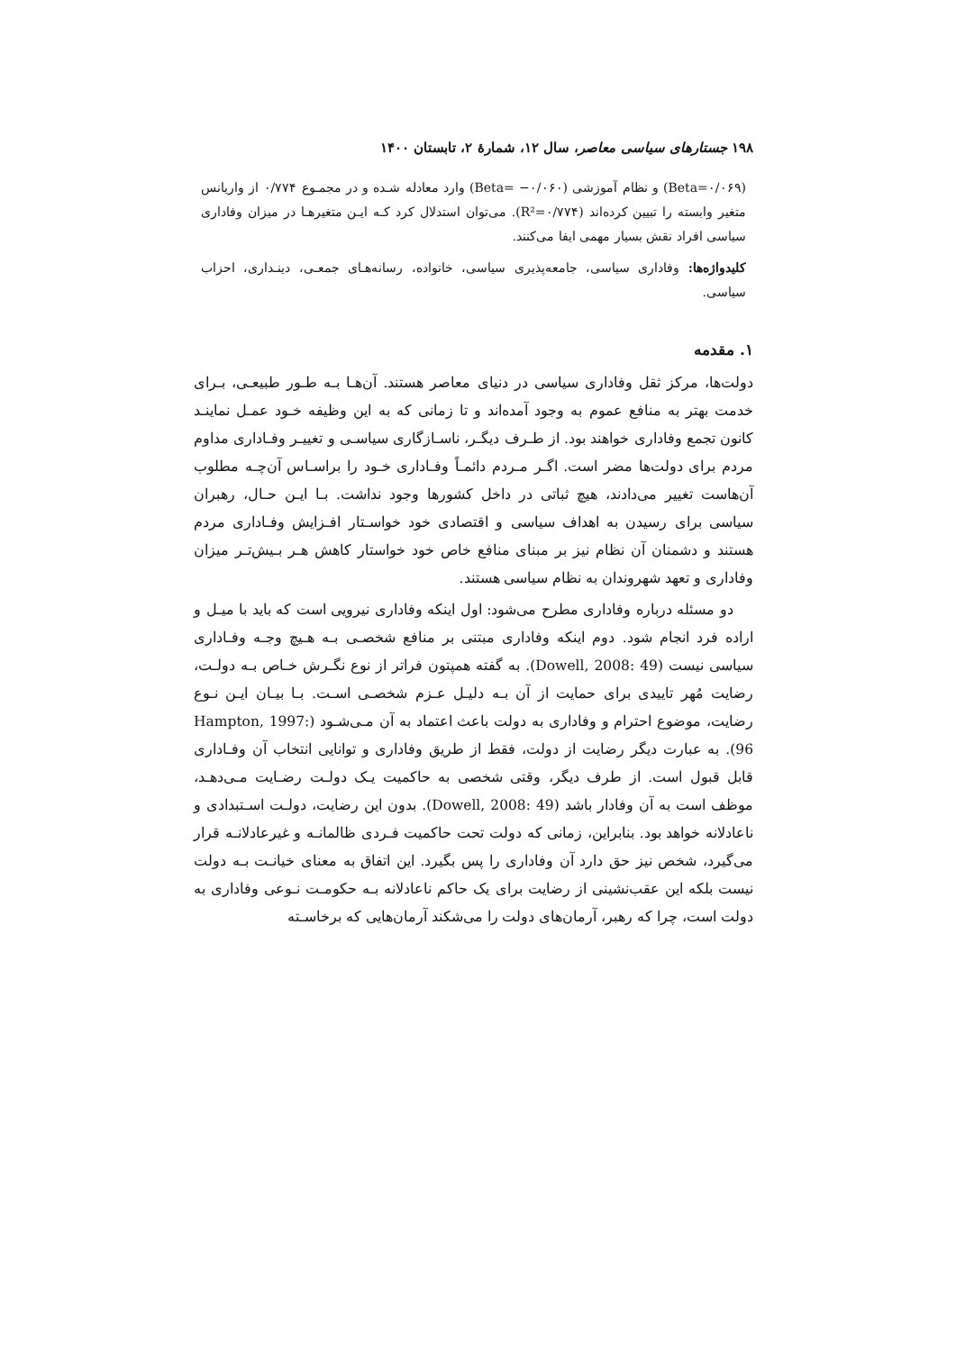۱۹۸ جستارهای سیاسی معاصر، سال ۱۲، شمارهٔ ۲، تابستان ۱۴۰۰
(Beta=۰/۰۶۹) و نظام آموزشی (Beta= −۰/۰۶۰) وارد معادله شـده و در مجمـوع ۰/۷۷۴ از واریانس متغیر وابسته را تبیین کرده‌اند (R²=۰/۷۷۴). می‌توان استدلال کرد کـه ایـن متغیرهـا در میزان وفاداری سیاسی افراد نقش بسیار مهمی ایفا می‌کنند.
کلیدواژه‌ها: وفاداری سیاسی، جامعه‌پذیری سیاسی، خانواده، رسانه‌هـای جمعـی، دینـداری، احزاب سیاسی.
۱. مقدمه
دولت‌ها، مرکز ثقل وفاداری سیاسی در دنیای معاصر هستند. آن‌هـا بـه طـور طبیعـی، بـرای خدمت بهتر به منافع عموم به وجود آمده‌اند و تا زمانی که به این وظیفه خـود عمـل نماینـد کانون تجمع وفاداری خواهند بود. از طـرف دیگـر، ناسـازگاری سیاسـی و تغییـر وفـاداری مداوم مردم برای دولت‌ها مضر است. اگـر مـردم دائمـاً وفـاداری خـود را براسـاس آن‌چـه مطلوب آن‌هاست تغییر می‌دادند، هیچ ثباتی در داخل کشورها وجود نداشت. بـا ایـن حـال، رهبران سیاسی برای رسیدن به اهداف سیاسی و اقتصادی خود خواسـتار افـزایش وفـاداری مردم هستند و دشمنان آن نظام نیز بر مبنای منافع خاص خود خواستار کاهش هـر بـیش‌تـر میزان وفاداری و تعهد شهروندان به نظام سیاسی هستند.
دو مسئله درباره وفاداری مطرح می‌شود: اول اینکه وفاداری نیرویی است که باید با میـل و اراده فرد انجام شود. دوم اینکه وفاداری مبتنی بر منافع شخصـی بـه هـیچ وجـه وفـاداری سیاسی نیست (Dowell, 2008: 49). به گفته همپتون فراتر از نوع نگـرش خـاص بـه دولـت، رضایت مُهر تاییدی برای حمایت از آن بـه دلیـل عـزم شخصـی اسـت. بـا بیـان ایـن نـوع رضایت، موضوع احترام و وفاداری به دولت باعث اعتماد به آن مـی‌شـود (Hampton, 1997: 96). به عبارت دیگر رضایت از دولت، فقط از طریق وفاداری و توانایی انتخاب آن وفـاداری قابل قبول است. از طرف دیگر، وقتی شخصی به حاکمیت یـک دولـت رضـایت مـی‌دهـد، موظف است به آن وفادار باشد (Dowell, 2008: 49). بدون این رضایت، دولـت اسـتبدادی و ناعادلانه خواهد بود. بنابراین، زمانی که دولت تحت حاکمیت فـردی ظالمانـه و غیرعادلانـه قرار می‌گیرد، شخص نیز حق دارد آن وفاداری را پس بگیرد. این اتفاق به معنای خیانـت بـه دولت نیست بلکه این عقب‌نشینی از رضایت برای یک حاکم ناعادلانه بـه حکومـت نـوعی وفاداری به دولت است، چرا که رهبر، آرمان‌های دولت را می‌شکند آرمان‌هایی که برخاسـته